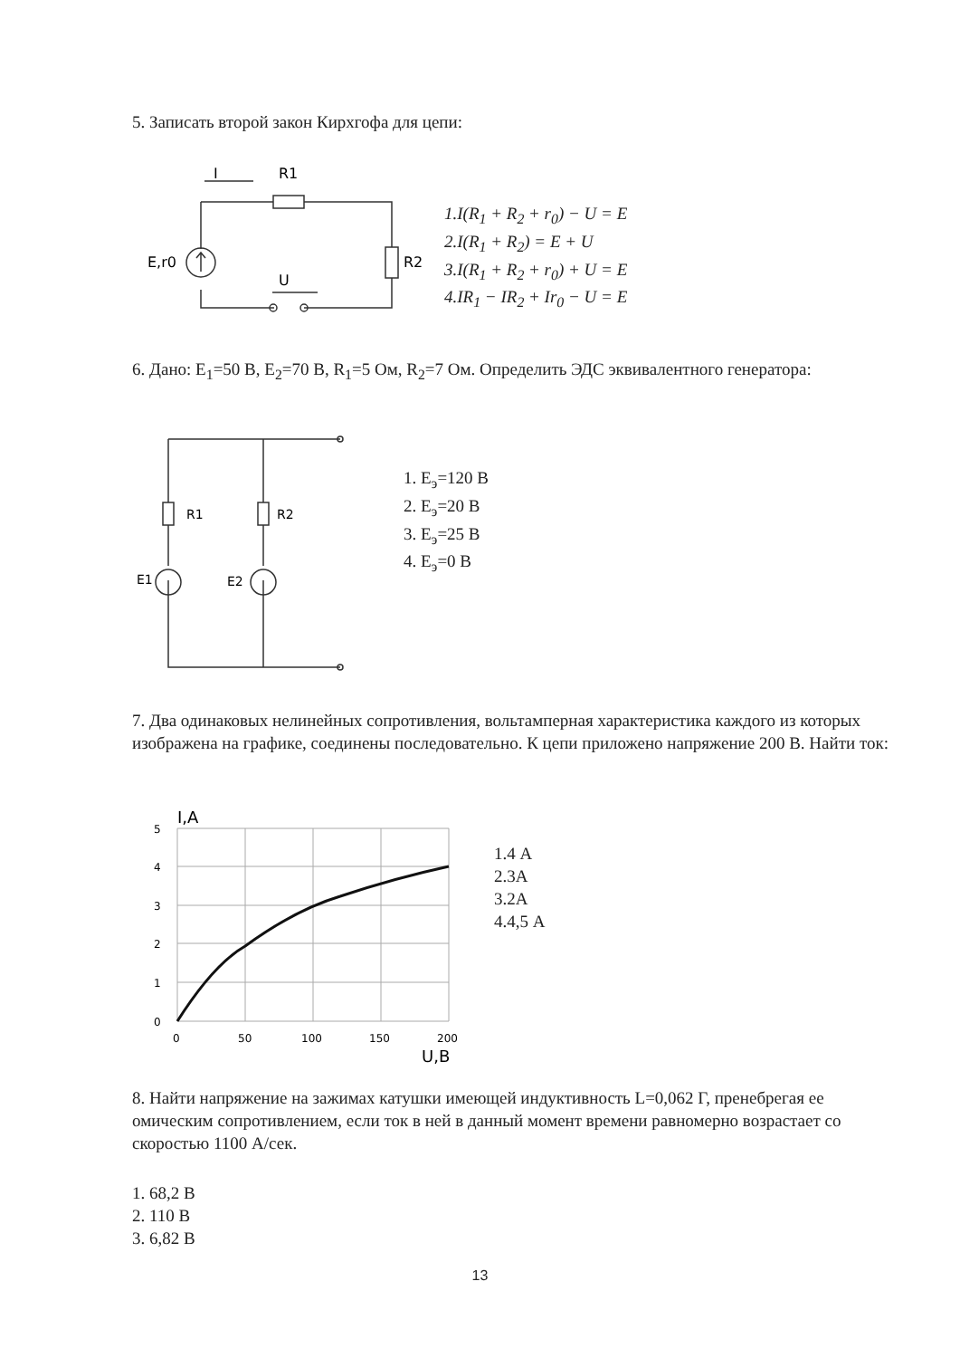5. Записать второй закон Кирхгофа для цепи:
I
R1
E,r0
R2
U
1.I(R<sub>1</sub> + R<sub>2</sub> + r<sub>0</sub>) − U = E
2.I(R<sub>1</sub> + R<sub>2</sub>) = E + U
3.I(R<sub>1</sub> + R<sub>2</sub> + r<sub>0</sub>) + U = E
4.IR<sub>1</sub> − IR<sub>2</sub> + Ir<sub>0</sub> − U = E
6. Дано: E<sub>1</sub>=50 В, E<sub>2</sub>=70 В, R<sub>1</sub>=5 Ом, R<sub>2</sub>=7 Ом. Определить ЭДС эквивалентного генератора:
R1
R2
E1
E2
1. E<sub>э</sub>=120 В
2. E<sub>э</sub>=20 В
3. E<sub>э</sub>=25 В
4. E<sub>э</sub>=0 В
7. Два одинаковых нелинейных сопротивления, вольтамперная характеристика каждого из которых изображена на графике, соединены последовательно. К цепи приложено напряжение 200 В. Найти ток:
I,A
5
4
3
2
1
0
0
50
100
150
200
U,B
1.4 А
2.3А
3.2А
4.4,5 А
8. Найти напряжение на зажимах катушки имеющей индуктивность L=0,062 Г, пренебрегая ее омическим сопротивлением, если ток в ней в данный момент времени равномерно возрастает со скоростью 1100 А/сек.
1. 68,2 В
2. 110 В
3. 6,82 В
13